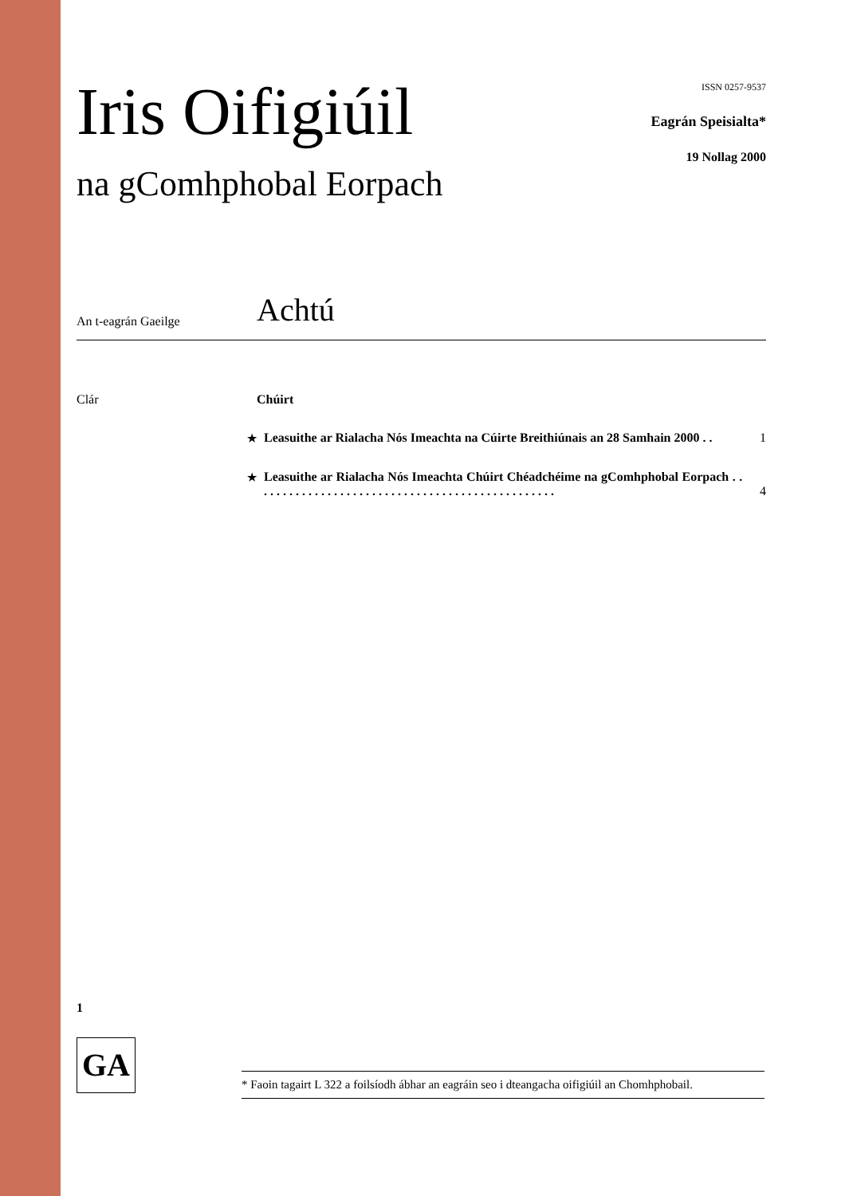Iris Oifigiúil
na gComhphobal Eorpach
ISSN 0257-9537
Eagrán Speisialta*
19 Nollag 2000
An t-eagrán Gaeilge
Achtú
Clár Chúirt
★ Leasuithe ar Rialacha Nós Imeachta na Cúirte Breithiúnais an 28 Samhain 2000 . .
1
★ Leasuithe ar Rialacha Nós Imeachta Chúirt Chéadchéime na gComhphobal Eorpach . . . . . . . . . . . . . . . . . . . . . . . . . . . . . . . . . . . . . . . . . . . . . . . .
4
1
GA
* Faoin tagairt L 322 a foilsíodh ábhar an eagráin seo i dteangacha oifigiúil an Chomhphobail.